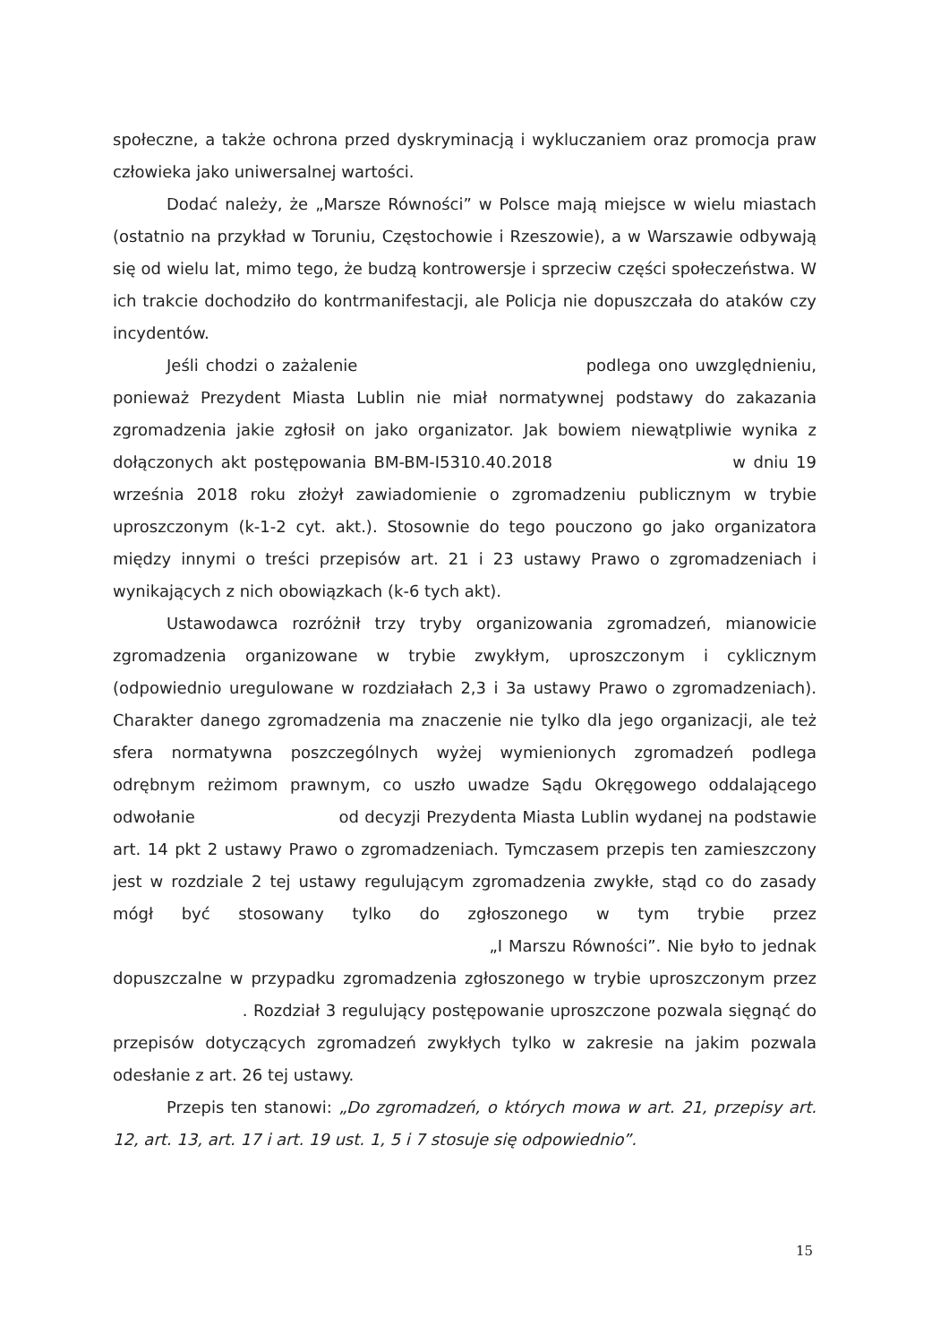społeczne, a także ochrona przed dyskryminacją i wykluczaniem oraz promocja praw człowieka jako uniwersalnej wartości.
Dodać należy, że „Marsze Równości” w Polsce mają miejsce w wielu miastach (ostatnio na przykład w Toruniu, Częstochowie i Rzeszowie), a w Warszawie odbywają się od wielu lat, mimo tego, że budzą kontrowersje i sprzeciw części społeczeństwa. W ich trakcie dochodziło do kontrmanifestacji, ale Policja nie dopuszczała do ataków czy incydentów.
Jeśli chodzi o zażalenie podlega ono uwzględnieniu, ponieważ Prezydent Miasta Lublin nie miał normatywnej podstawy do zakazania zgromadzenia jakie zgłosił on jako organizator. Jak bowiem niewątpliwie wynika z dołączonych akt postępowania BM-BM-I5310.40.2018 w dniu 19 września 2018 roku złożył zawiadomienie o zgromadzeniu publicznym w trybie uproszczonym (k-1-2 cyt. akt.). Stosownie do tego pouczono go jako organizatora między innymi o treści przepisów art. 21 i 23 ustawy Prawo o zgromadzeniach i wynikających z nich obowiązkach (k-6 tych akt).
Ustawodawca rozróżnił trzy tryby organizowania zgromadzeń, mianowicie zgromadzenia organizowane w trybie zwykłym, uproszczonym i cyklicznym (odpowiednio uregulowane w rozdziałach 2,3 i 3a ustawy Prawo o zgromadzeniach). Charakter danego zgromadzenia ma znaczenie nie tylko dla jego organizacji, ale też sfera normatywna poszczególnych wyżej wymienionych zgromadzeń podlega odrębnym reżimom prawnym, co uszło uwadze Sądu Okręgowego oddalającego odwołanie od decyzji Prezydenta Miasta Lublin wydanej na podstawie art. 14 pkt 2 ustawy Prawo o zgromadzeniach. Tymczasem przepis ten zamieszczony jest w rozdziale 2 tej ustawy regulującym zgromadzenia zwykłe, stąd co do zasady mógł być stosowany tylko do zgłoszonego w tym trybie przez „I Marszu Równości”. Nie było to jednak dopuszczalne w przypadku zgromadzenia zgłoszonego w trybie uproszczonym przez . Rozdział 3 regulujący postępowanie uproszczone pozwala sięgnąć do przepisów dotyczących zgromadzeń zwykłych tylko w zakresie na jakim pozwala odesłanie z art. 26 tej ustawy.
Przepis ten stanowi: „Do zgromadzeń, o których mowa w art. 21, przepisy art. 12, art. 13, art. 17 i art. 19 ust. 1, 5 i 7 stosuje się odpowiednio”.
15